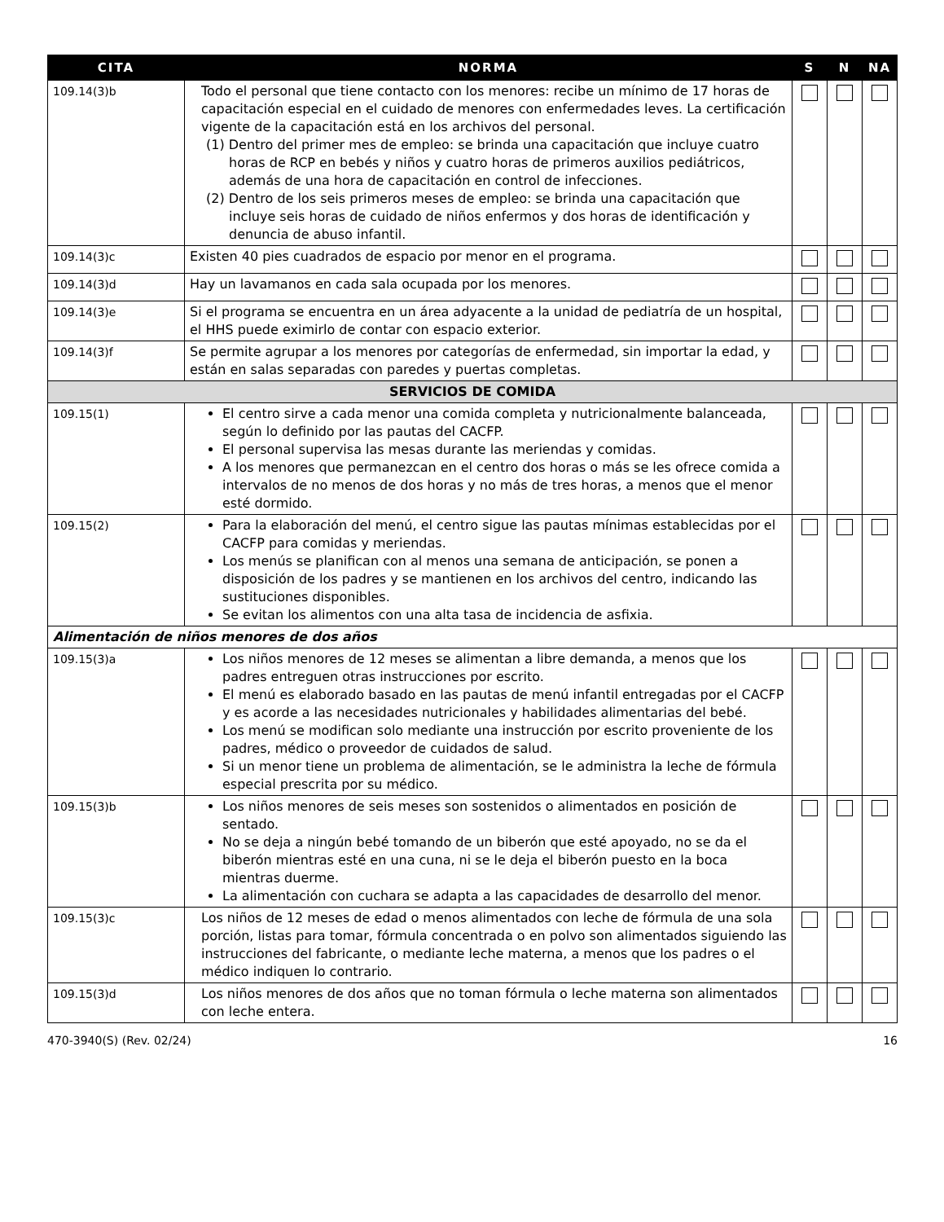| CITA | NORMA | S | N | NA |
| --- | --- | --- | --- | --- |
| 109.14(3)b | Todo el personal que tiene contacto con los menores: recibe un mínimo de 17 horas de capacitación especial en el cuidado de menores con enfermedades leves. La certificación vigente de la capacitación está en los archivos del personal. (1) Dentro del primer mes de empleo: se brinda una capacitación que incluye cuatro horas de RCP en bebés y niños y cuatro horas de primeros auxilios pediátricos, además de una hora de capacitación en control de infecciones. (2) Dentro de los seis primeros meses de empleo: se brinda una capacitación que incluye seis horas de cuidado de niños enfermos y dos horas de identificación y denuncia de abuso infantil. | | | |
| 109.14(3)c | Existen 40 pies cuadrados de espacio por menor en el programa. | | | |
| 109.14(3)d | Hay un lavamanos en cada sala ocupada por los menores. | | | |
| 109.14(3)e | Si el programa se encuentra en un área adyacente a la unidad de pediatría de un hospital, el HHS puede eximirlo de contar con espacio exterior. | | | |
| 109.14(3)f | Se permite agrupar a los menores por categorías de enfermedad, sin importar la edad, y están en salas separadas con paredes y puertas completas. | | | |
| SERVICIOS DE COMIDA | | | | |
| 109.15(1) | El centro sirve a cada menor una comida completa y nutricionalmente balanceada, según lo definido por las pautas del CACFP. El personal supervisa las mesas durante las meriendas y comidas. A los menores que permanezcan en el centro dos horas o más se les ofrece comida a intervalos de no menos de dos horas y no más de tres horas, a menos que el menor esté dormido. | | | |
| 109.15(2) | Para la elaboración del menú, el centro sigue las pautas mínimas establecidas por el CACFP para comidas y meriendas. Los menús se planifican con al menos una semana de anticipación, se ponen a disposición de los padres y se mantienen en los archivos del centro, indicando las sustituciones disponibles. Se evitan los alimentos con una alta tasa de incidencia de asfixia. | | | |
| Alimentación de niños menores de dos años | | | | |
| 109.15(3)a | Los niños menores de 12 meses se alimentan a libre demanda, a menos que los padres entreguen otras instrucciones por escrito. El menú es elaborado basado en las pautas de menú infantil entregadas por el CACFP y es acorde a las necesidades nutricionales y habilidades alimentarias del bebé. Los menú se modifican solo mediante una instrucción por escrito proveniente de los padres, médico o proveedor de cuidados de salud. Si un menor tiene un problema de alimentación, se le administra la leche de fórmula especial prescrita por su médico. | | | |
| 109.15(3)b | Los niños menores de seis meses son sostenidos o alimentados en posición de sentado. No se deja a ningún bebé tomando de un biberón que esté apoyado, no se da el biberón mientras esté en una cuna, ni se le deja el biberón puesto en la boca mientras duerme. La alimentación con cuchara se adapta a las capacidades de desarrollo del menor. | | | |
| 109.15(3)c | Los niños de 12 meses de edad o menos alimentados con leche de fórmula de una sola porción, listas para tomar, fórmula concentrada o en polvo son alimentados siguiendo las instrucciones del fabricante, o mediante leche materna, a menos que los padres o el médico indiquen lo contrario. | | | |
| 109.15(3)d | Los niños menores de dos años que no toman fórmula o leche materna son alimentados con leche entera. | | | |
470-3940(S) (Rev. 02/24) 16